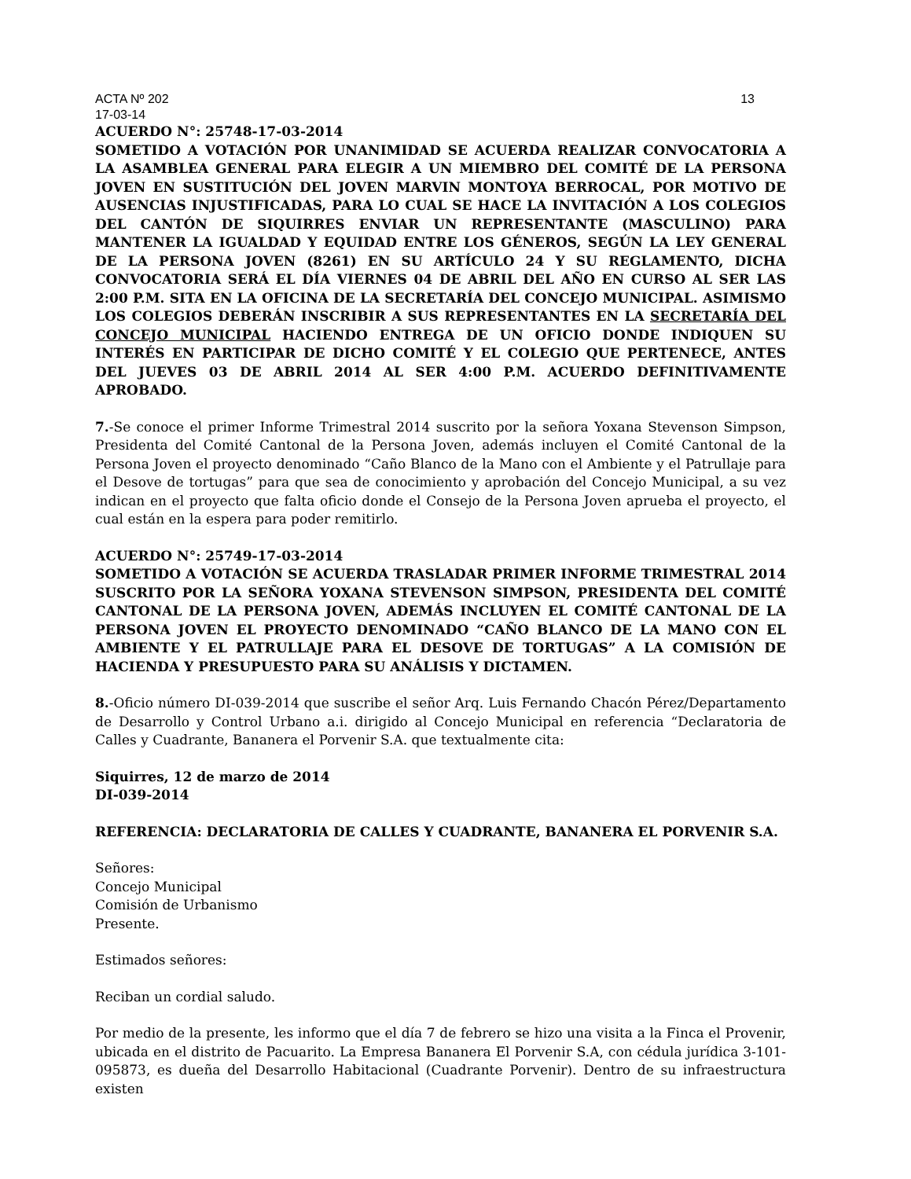ACTA Nº 202 13
17-03-14
ACUERDO N°: 25748-17-03-2014
SOMETIDO A VOTACIÓN POR UNANIMIDAD SE ACUERDA REALIZAR CONVOCATORIA A LA ASAMBLEA GENERAL PARA ELEGIR A UN MIEMBRO DEL COMITÉ DE LA PERSONA JOVEN EN SUSTITUCIÓN DEL JOVEN MARVIN MONTOYA BERROCAL, POR MOTIVO DE AUSENCIAS INJUSTIFICADAS, PARA LO CUAL SE HACE LA INVITACIÓN A LOS COLEGIOS DEL CANTÓN DE SIQUIRRES ENVIAR UN REPRESENTANTE (MASCULINO) PARA MANTENER LA IGUALDAD Y EQUIDAD ENTRE LOS GÉNEROS, SEGÚN LA LEY GENERAL DE LA PERSONA JOVEN (8261) EN SU ARTÍCULO 24 Y SU REGLAMENTO, DICHA CONVOCATORIA SERÁ EL DÍA VIERNES 04 DE ABRIL DEL AÑO EN CURSO AL SER LAS 2:00 P.M. SITA EN LA OFICINA DE LA SECRETARÍA DEL CONCEJO MUNICIPAL. ASIMISMO LOS COLEGIOS DEBERÁN INSCRIBIR A SUS REPRESENTANTES EN LA SECRETARÍA DEL CONCEJO MUNICIPAL HACIENDO ENTREGA DE UN OFICIO DONDE INDIQUEN SU INTERÉS EN PARTICIPAR DE DICHO COMITÉ Y EL COLEGIO QUE PERTENECE, ANTES DEL JUEVES 03 DE ABRIL 2014 AL SER 4:00 P.M. ACUERDO DEFINITIVAMENTE APROBADO.
7.-Se conoce el primer Informe Trimestral 2014 suscrito por la señora Yoxana Stevenson Simpson, Presidenta del Comité Cantonal de la Persona Joven, además incluyen el Comité Cantonal de la Persona Joven el proyecto denominado “Caño Blanco de la Mano con el Ambiente y el Patrullaje para el Desove de tortugas” para que sea de conocimiento y aprobación del Concejo Municipal, a su vez indican en el proyecto que falta oficio donde el Consejo de la Persona Joven aprueba el proyecto, el cual están en la espera para poder remitirlo.
ACUERDO N°: 25749-17-03-2014
SOMETIDO A VOTACIÓN SE ACUERDA TRASLADAR PRIMER INFORME TRIMESTRAL 2014 SUSCRITO POR LA SEÑORA YOXANA STEVENSON SIMPSON, PRESIDENTA DEL COMITÉ CANTONAL DE LA PERSONA JOVEN, ADEMÁS INCLUYEN EL COMITÉ CANTONAL DE LA PERSONA JOVEN EL PROYECTO DENOMINADO “CAÑO BLANCO DE LA MANO CON EL AMBIENTE Y EL PATRULLAJE PARA EL DESOVE DE TORTUGAS” A LA COMISIÓN DE HACIENDA Y PRESUPUESTO PARA SU ANÁLISIS Y DICTAMEN.
8.-Oficio número DI-039-2014 que suscribe el señor Arq. Luis Fernando Chacón Pérez/Departamento de Desarrollo y Control Urbano a.i. dirigido al Concejo Municipal en referencia “Declaratoria de Calles y Cuadrante, Bananera el Porvenir S.A. que textualmente cita:
Siquirres, 12 de marzo de 2014
DI-039-2014
REFERENCIA: DECLARATORIA DE CALLES Y CUADRANTE, BANANERA EL PORVENIR S.A.
Señores:
Concejo Municipal
Comisión de Urbanismo
Presente.
Estimados señores:
Reciban un cordial saludo.
Por medio de la presente, les informo que el día 7 de febrero se hizo una visita a la Finca el Provenir, ubicada en el distrito de Pacuarito. La Empresa Bananera El Porvenir S.A, con cédula jurídica 3-101-095873, es dueña del Desarrollo Habitacional (Cuadrante Porvenir). Dentro de su infraestructura existen